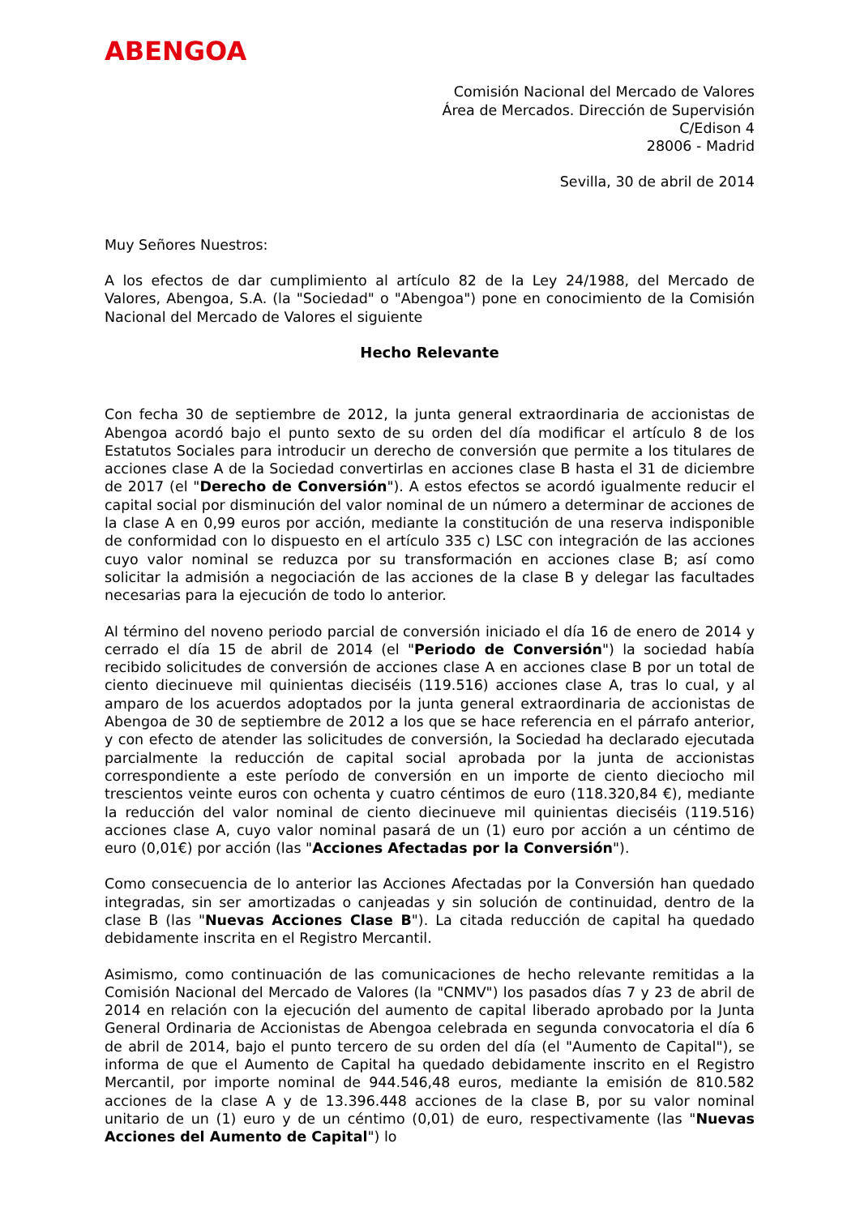ABENGOA
Comisión Nacional del Mercado de Valores
Área de Mercados. Dirección de Supervisión
C/Edison 4
28006 - Madrid
Sevilla, 30 de abril de 2014
Muy Señores Nuestros:
A los efectos de dar cumplimiento al artículo 82 de la Ley 24/1988, del Mercado de Valores, Abengoa, S.A. (la "Sociedad" o "Abengoa") pone en conocimiento de la Comisión Nacional del Mercado de Valores el siguiente
Hecho Relevante
Con fecha 30 de septiembre de 2012, la junta general extraordinaria de accionistas de Abengoa acordó bajo el punto sexto de su orden del día modificar el artículo 8 de los Estatutos Sociales para introducir un derecho de conversión que permite a los titulares de acciones clase A de la Sociedad convertirlas en acciones clase B hasta el 31 de diciembre de 2017 (el "Derecho de Conversión"). A estos efectos se acordó igualmente reducir el capital social por disminución del valor nominal de un número a determinar de acciones de la clase A en 0,99 euros por acción, mediante la constitución de una reserva indisponible de conformidad con lo dispuesto en el artículo 335 c) LSC con integración de las acciones cuyo valor nominal se reduzca por su transformación en acciones clase B; así como solicitar la admisión a negociación de las acciones de la clase B y delegar las facultades necesarias para la ejecución de todo lo anterior.
Al término del noveno periodo parcial de conversión iniciado el día 16 de enero de 2014 y cerrado el día 15 de abril de 2014 (el "Periodo de Conversión") la sociedad había recibido solicitudes de conversión de acciones clase A en acciones clase B por un total de ciento diecinueve mil quinientas dieciséis (119.516) acciones clase A, tras lo cual, y al amparo de los acuerdos adoptados por la junta general extraordinaria de accionistas de Abengoa de 30 de septiembre de 2012 a los que se hace referencia en el párrafo anterior, y con efecto de atender las solicitudes de conversión, la Sociedad ha declarado ejecutada parcialmente la reducción de capital social aprobada por la junta de accionistas correspondiente a este período de conversión en un importe de ciento dieciocho mil trescientos veinte euros con ochenta y cuatro céntimos de euro (118.320,84 €), mediante la reducción del valor nominal de ciento diecinueve mil quinientas dieciséis (119.516) acciones clase A, cuyo valor nominal pasará de un (1) euro por acción a un céntimo de euro (0,01€) por acción (las "Acciones Afectadas por la Conversión").
Como consecuencia de lo anterior las Acciones Afectadas por la Conversión han quedado integradas, sin ser amortizadas o canjeadas y sin solución de continuidad, dentro de la clase B (las "Nuevas Acciones Clase B"). La citada reducción de capital ha quedado debidamente inscrita en el Registro Mercantil.
Asimismo, como continuación de las comunicaciones de hecho relevante remitidas a la Comisión Nacional del Mercado de Valores (la "CNMV") los pasados días 7 y 23 de abril de 2014 en relación con la ejecución del aumento de capital liberado aprobado por la Junta General Ordinaria de Accionistas de Abengoa celebrada en segunda convocatoria el día 6 de abril de 2014, bajo el punto tercero de su orden del día (el "Aumento de Capital"), se informa de que el Aumento de Capital ha quedado debidamente inscrito en el Registro Mercantil, por importe nominal de 944.546,48 euros, mediante la emisión de 810.582 acciones de la clase A y de 13.396.448 acciones de la clase B, por su valor nominal unitario de un (1) euro y de un céntimo (0,01) de euro, respectivamente (las "Nuevas Acciones del Aumento de Capital") lo